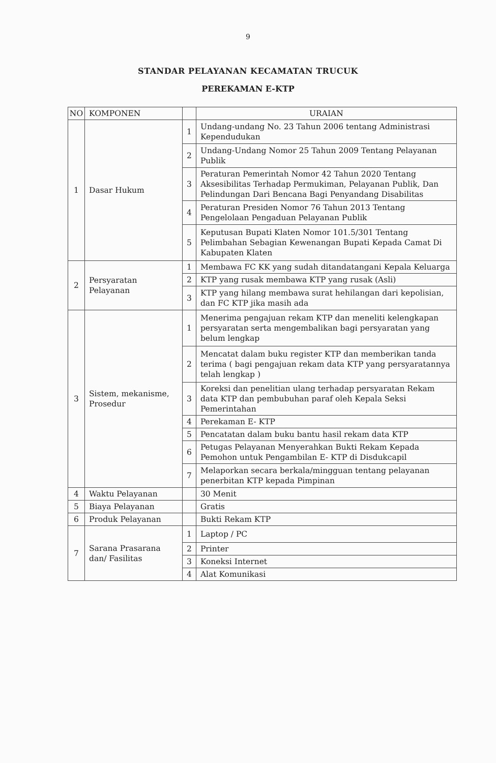9
STANDAR PELAYANAN KECAMATAN TRUCUK
PEREKAMAN E-KTP
| NO | KOMPONEN | | URAIAN |
| --- | --- | --- | --- |
| 1 | Dasar Hukum | 1 | Undang-undang No. 23 Tahun 2006 tentang Administrasi Kependudukan |
| | | 2 | Undang-Undang Nomor 25 Tahun 2009 Tentang Pelayanan Publik |
| | | 3 | Peraturan Pemerintah Nomor 42 Tahun 2020 Tentang Aksesibilitas Terhadap Permukiman, Pelayanan Publik, Dan Pelindungan Dari Bencana Bagi Penyandang Disabilitas |
| | | 4 | Peraturan Presiden Nomor 76 Tahun 2013 Tentang Pengelolaan Pengaduan Pelayanan Publik |
| | | 5 | Keputusan Bupati Klaten Nomor 101.5/301 Tentang Pelimbahan Sebagian Kewenangan Bupati Kepada Camat Di Kabupaten Klaten |
| 2 | Persyaratan Pelayanan | 1 | Membawa FC KK yang sudah ditandatangani Kepala Keluarga |
| | | 2 | KTP yang rusak membawa KTP yang rusak (Asli) |
| | | 3 | KTP yang hilang membawa surat hehilangan dari kepolisian, dan FC KTP jika masih ada |
| 3 | Sistem, mekanisme, Prosedur | 1 | Menerima pengajuan rekam KTP dan meneliti kelengkapan persyaratan serta mengembalikan bagi persyaratan yang belum lengkap |
| | | 2 | Mencatat dalam buku register KTP dan memberikan tanda terima ( bagi pengajuan rekam data KTP yang persyaratannya telah lengkap ) |
| | | 3 | Koreksi dan penelitian ulang terhadap persyaratan Rekam data KTP dan pembubuhan paraf oleh Kepala Seksi Pemerintahan |
| | | 4 | Perekaman E- KTP |
| | | 5 | Pencatatan dalam buku bantu hasil rekam data KTP |
| | | 6 | Petugas Pelayanan Menyerahkan Bukti Rekam Kepada Pemohon untuk Pengambilan E- KTP di Disdukcapil |
| | | 7 | Melaporkan secara berkala/mingguan tentang pelayanan penerbitan KTP kepada Pimpinan |
| 4 | Waktu Pelayanan | | 30 Menit |
| 5 | Biaya Pelayanan | | Gratis |
| 6 | Produk Pelayanan | | Bukti Rekam KTP |
| 7 | Sarana Prasarana dan/ Fasilitas | 1 | Laptop / PC |
| | | 2 | Printer |
| | | 3 | Koneksi Internet |
| | | 4 | Alat Komunikasi |